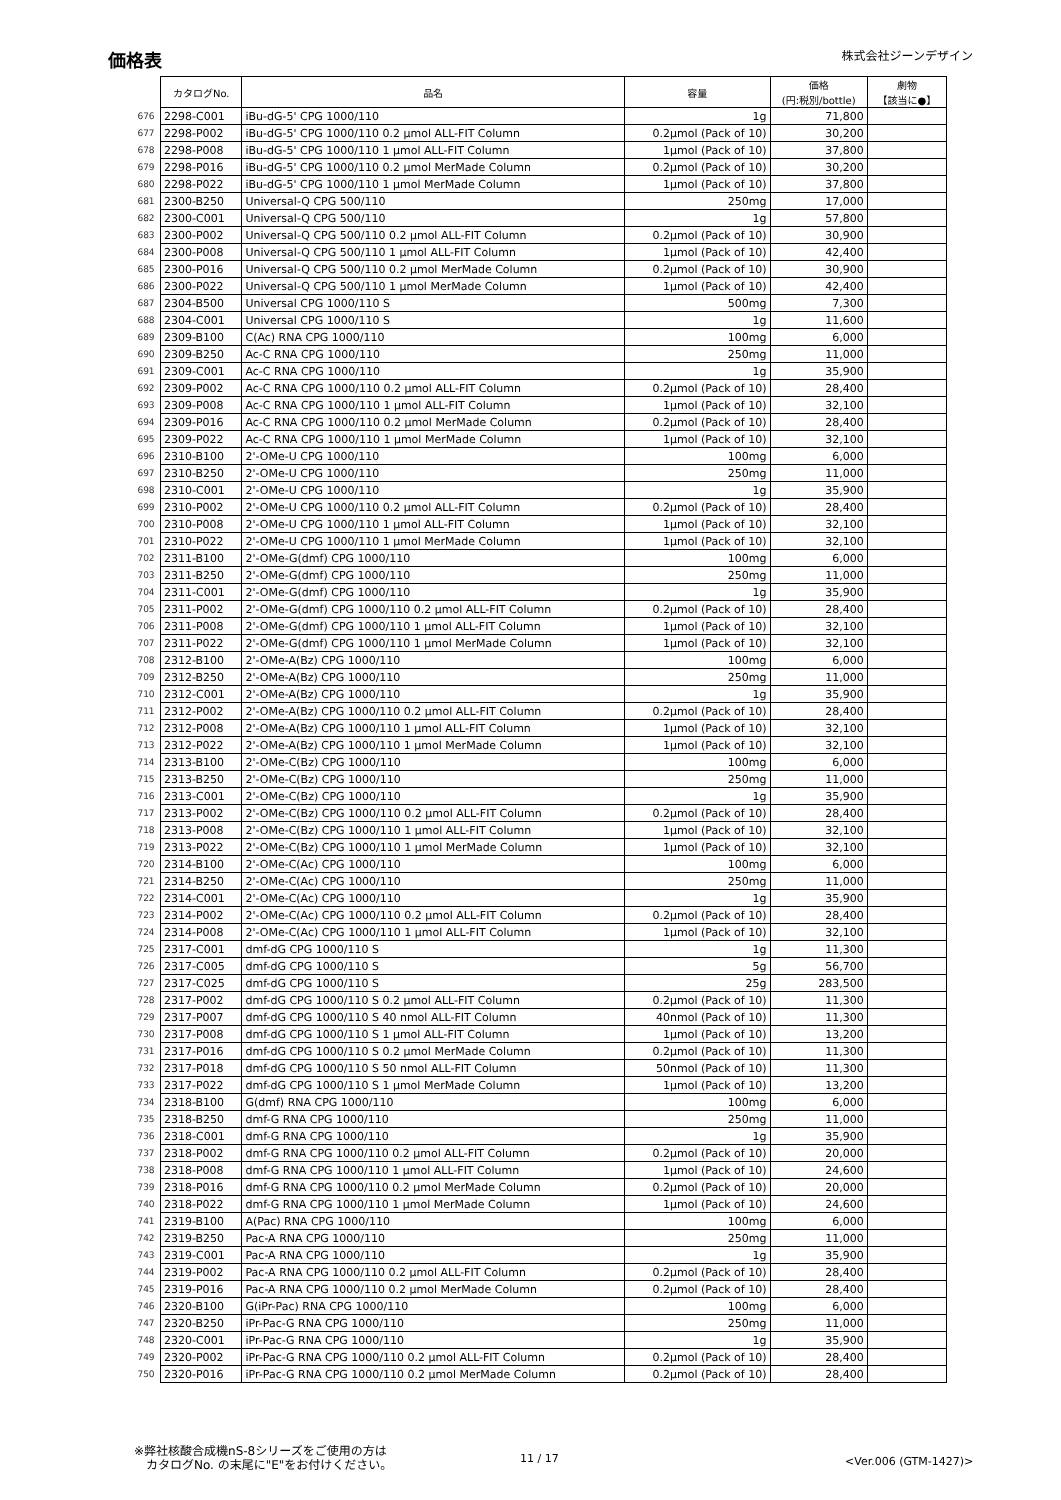価格表
株式会社ジーンデザイン
| | カタログNo. | 品名 | 容量 | 価格 (円:税別/bottle) | 劇物 【該当に●】 |
| --- | --- | --- | --- | --- | --- |
| 676 | 2298-C001 | iBu-dG-5' CPG 1000/110 | 1g | 71,800 | |
| 677 | 2298-P002 | iBu-dG-5' CPG 1000/110 0.2 μmol ALL-FIT Column | 0.2μmol (Pack of 10) | 30,200 | |
| 678 | 2298-P008 | iBu-dG-5' CPG 1000/110 1 μmol ALL-FIT Column | 1μmol (Pack of 10) | 37,800 | |
| 679 | 2298-P016 | iBu-dG-5' CPG 1000/110 0.2 μmol MerMade Column | 0.2μmol (Pack of 10) | 30,200 | |
| 680 | 2298-P022 | iBu-dG-5' CPG 1000/110 1 μmol MerMade Column | 1μmol (Pack of 10) | 37,800 | |
| 681 | 2300-B250 | Universal-Q CPG 500/110 | 250mg | 17,000 | |
| 682 | 2300-C001 | Universal-Q CPG 500/110 | 1g | 57,800 | |
| 683 | 2300-P002 | Universal-Q CPG 500/110 0.2 μmol ALL-FIT Column | 0.2μmol (Pack of 10) | 30,900 | |
| 684 | 2300-P008 | Universal-Q CPG 500/110 1 μmol ALL-FIT Column | 1μmol (Pack of 10) | 42,400 | |
| 685 | 2300-P016 | Universal-Q CPG 500/110 0.2 μmol MerMade Column | 0.2μmol (Pack of 10) | 30,900 | |
| 686 | 2300-P022 | Universal-Q CPG 500/110 1 μmol MerMade Column | 1μmol (Pack of 10) | 42,400 | |
| 687 | 2304-B500 | Universal CPG 1000/110 S | 500mg | 7,300 | |
| 688 | 2304-C001 | Universal CPG 1000/110 S | 1g | 11,600 | |
| 689 | 2309-B100 | C(Ac) RNA CPG 1000/110 | 100mg | 6,000 | |
| 690 | 2309-B250 | Ac-C RNA CPG 1000/110 | 250mg | 11,000 | |
| 691 | 2309-C001 | Ac-C RNA CPG 1000/110 | 1g | 35,900 | |
| 692 | 2309-P002 | Ac-C RNA CPG 1000/110 0.2 μmol ALL-FIT Column | 0.2μmol (Pack of 10) | 28,400 | |
| 693 | 2309-P008 | Ac-C RNA CPG 1000/110 1 μmol ALL-FIT Column | 1μmol (Pack of 10) | 32,100 | |
| 694 | 2309-P016 | Ac-C RNA CPG 1000/110 0.2 μmol MerMade Column | 0.2μmol (Pack of 10) | 28,400 | |
| 695 | 2309-P022 | Ac-C RNA CPG 1000/110 1 μmol MerMade Column | 1μmol (Pack of 10) | 32,100 | |
| 696 | 2310-B100 | 2'-OMe-U CPG 1000/110 | 100mg | 6,000 | |
| 697 | 2310-B250 | 2'-OMe-U CPG 1000/110 | 250mg | 11,000 | |
| 698 | 2310-C001 | 2'-OMe-U CPG 1000/110 | 1g | 35,900 | |
| 699 | 2310-P002 | 2'-OMe-U CPG 1000/110 0.2 μmol ALL-FIT Column | 0.2μmol (Pack of 10) | 28,400 | |
| 700 | 2310-P008 | 2'-OMe-U CPG 1000/110 1 μmol ALL-FIT Column | 1μmol (Pack of 10) | 32,100 | |
| 701 | 2310-P022 | 2'-OMe-U CPG 1000/110 1 μmol MerMade Column | 1μmol (Pack of 10) | 32,100 | |
| 702 | 2311-B100 | 2'-OMe-G(dmf) CPG 1000/110 | 100mg | 6,000 | |
| 703 | 2311-B250 | 2'-OMe-G(dmf) CPG 1000/110 | 250mg | 11,000 | |
| 704 | 2311-C001 | 2'-OMe-G(dmf) CPG 1000/110 | 1g | 35,900 | |
| 705 | 2311-P002 | 2'-OMe-G(dmf) CPG 1000/110 0.2 μmol ALL-FIT Column | 0.2μmol (Pack of 10) | 28,400 | |
| 706 | 2311-P008 | 2'-OMe-G(dmf) CPG 1000/110 1 μmol ALL-FIT Column | 1μmol (Pack of 10) | 32,100 | |
| 707 | 2311-P022 | 2'-OMe-G(dmf) CPG 1000/110 1 μmol MerMade Column | 1μmol (Pack of 10) | 32,100 | |
| 708 | 2312-B100 | 2'-OMe-A(Bz) CPG 1000/110 | 100mg | 6,000 | |
| 709 | 2312-B250 | 2'-OMe-A(Bz) CPG 1000/110 | 250mg | 11,000 | |
| 710 | 2312-C001 | 2'-OMe-A(Bz) CPG 1000/110 | 1g | 35,900 | |
| 711 | 2312-P002 | 2'-OMe-A(Bz) CPG 1000/110 0.2 μmol ALL-FIT Column | 0.2μmol (Pack of 10) | 28,400 | |
| 712 | 2312-P008 | 2'-OMe-A(Bz) CPG 1000/110 1 μmol ALL-FIT Column | 1μmol (Pack of 10) | 32,100 | |
| 713 | 2312-P022 | 2'-OMe-A(Bz) CPG 1000/110 1 μmol MerMade Column | 1μmol (Pack of 10) | 32,100 | |
| 714 | 2313-B100 | 2'-OMe-C(Bz) CPG 1000/110 | 100mg | 6,000 | |
| 715 | 2313-B250 | 2'-OMe-C(Bz) CPG 1000/110 | 250mg | 11,000 | |
| 716 | 2313-C001 | 2'-OMe-C(Bz) CPG 1000/110 | 1g | 35,900 | |
| 717 | 2313-P002 | 2'-OMe-C(Bz) CPG 1000/110 0.2 μmol ALL-FIT Column | 0.2μmol (Pack of 10) | 28,400 | |
| 718 | 2313-P008 | 2'-OMe-C(Bz) CPG 1000/110 1 μmol ALL-FIT Column | 1μmol (Pack of 10) | 32,100 | |
| 719 | 2313-P022 | 2'-OMe-C(Bz) CPG 1000/110 1 μmol MerMade Column | 1μmol (Pack of 10) | 32,100 | |
| 720 | 2314-B100 | 2'-OMe-C(Ac) CPG 1000/110 | 100mg | 6,000 | |
| 721 | 2314-B250 | 2'-OMe-C(Ac) CPG 1000/110 | 250mg | 11,000 | |
| 722 | 2314-C001 | 2'-OMe-C(Ac) CPG 1000/110 | 1g | 35,900 | |
| 723 | 2314-P002 | 2'-OMe-C(Ac) CPG 1000/110 0.2 μmol ALL-FIT Column | 0.2μmol (Pack of 10) | 28,400 | |
| 724 | 2314-P008 | 2'-OMe-C(Ac) CPG 1000/110 1 μmol ALL-FIT Column | 1μmol (Pack of 10) | 32,100 | |
| 725 | 2317-C001 | dmf-dG CPG 1000/110 S | 1g | 11,300 | |
| 726 | 2317-C005 | dmf-dG CPG 1000/110 S | 5g | 56,700 | |
| 727 | 2317-C025 | dmf-dG CPG 1000/110 S | 25g | 283,500 | |
| 728 | 2317-P002 | dmf-dG CPG 1000/110 S 0.2 μmol ALL-FIT Column | 0.2μmol (Pack of 10) | 11,300 | |
| 729 | 2317-P007 | dmf-dG CPG 1000/110 S 40 nmol ALL-FIT Column | 40nmol (Pack of 10) | 11,300 | |
| 730 | 2317-P008 | dmf-dG CPG 1000/110 S 1 μmol ALL-FIT Column | 1μmol (Pack of 10) | 13,200 | |
| 731 | 2317-P016 | dmf-dG CPG 1000/110 S 0.2 μmol MerMade Column | 0.2μmol (Pack of 10) | 11,300 | |
| 732 | 2317-P018 | dmf-dG CPG 1000/110 S 50 nmol ALL-FIT Column | 50nmol (Pack of 10) | 11,300 | |
| 733 | 2317-P022 | dmf-dG CPG 1000/110 S 1 μmol MerMade Column | 1μmol (Pack of 10) | 13,200 | |
| 734 | 2318-B100 | G(dmf) RNA CPG 1000/110 | 100mg | 6,000 | |
| 735 | 2318-B250 | dmf-G RNA CPG 1000/110 | 250mg | 11,000 | |
| 736 | 2318-C001 | dmf-G RNA CPG 1000/110 | 1g | 35,900 | |
| 737 | 2318-P002 | dmf-G RNA CPG 1000/110 0.2 μmol ALL-FIT Column | 0.2μmol (Pack of 10) | 20,000 | |
| 738 | 2318-P008 | dmf-G RNA CPG 1000/110 1 μmol ALL-FIT Column | 1μmol (Pack of 10) | 24,600 | |
| 739 | 2318-P016 | dmf-G RNA CPG 1000/110 0.2 μmol MerMade Column | 0.2μmol (Pack of 10) | 20,000 | |
| 740 | 2318-P022 | dmf-G RNA CPG 1000/110 1 μmol MerMade Column | 1μmol (Pack of 10) | 24,600 | |
| 741 | 2319-B100 | A(Pac) RNA CPG 1000/110 | 100mg | 6,000 | |
| 742 | 2319-B250 | Pac-A RNA CPG 1000/110 | 250mg | 11,000 | |
| 743 | 2319-C001 | Pac-A RNA CPG 1000/110 | 1g | 35,900 | |
| 744 | 2319-P002 | Pac-A RNA CPG 1000/110 0.2 μmol ALL-FIT Column | 0.2μmol (Pack of 10) | 28,400 | |
| 745 | 2319-P016 | Pac-A RNA CPG 1000/110 0.2 μmol MerMade Column | 0.2μmol (Pack of 10) | 28,400 | |
| 746 | 2320-B100 | G(iPr-Pac) RNA CPG 1000/110 | 100mg | 6,000 | |
| 747 | 2320-B250 | iPr-Pac-G RNA CPG 1000/110 | 250mg | 11,000 | |
| 748 | 2320-C001 | iPr-Pac-G RNA CPG 1000/110 | 1g | 35,900 | |
| 749 | 2320-P002 | iPr-Pac-G RNA CPG 1000/110 0.2 μmol ALL-FIT Column | 0.2μmol (Pack of 10) | 28,400 | |
| 750 | 2320-P016 | iPr-Pac-G RNA CPG 1000/110 0.2 μmol MerMade Column | 0.2μmol (Pack of 10) | 28,400 | |
※弊社核酸合成機nS-8シリーズをご使用の方は
　カタログNo. の末尾に"E"をお付けください。
11 / 17 <Ver.006 (GTM-1427)>